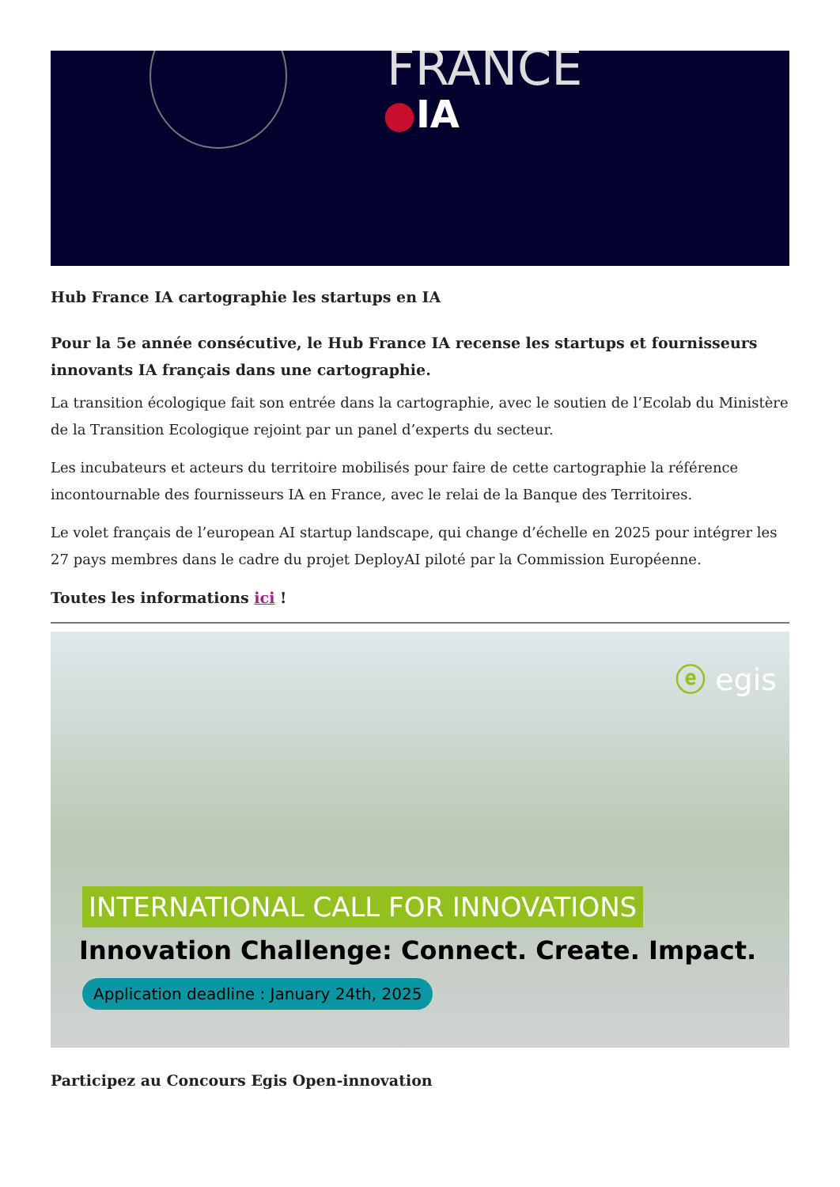FRANCE
●IA
Hub France IA cartographie les startups en IA
Pour la 5e année consécutive, le Hub France IA recense les startups et fournisseurs innovants IA français dans une cartographie.
La transition écologique fait son entrée dans la cartographie, avec le soutien de l’Ecolab du Ministère de la Transition Ecologique rejoint par un panel d’experts du secteur.
Les incubateurs et acteurs du territoire mobilisés pour faire de cette cartographie la référence incontournable des fournisseurs IA en France, avec le relai de la Banque des Territoires.
Le volet français de l’european AI startup landscape, qui change d’échelle en 2025 pour intégrer les 27 pays membres dans le cadre du projet DeployAI piloté par la Commission Européenne.
Toutes les informations ici !
ⓔ egis
INTERNATIONAL CALL FOR INNOVATIONS
Innovation Challenge: Connect. Create. Impact.
Application deadline : January 24th, 2025
Participez au Concours Egis Open-innovation